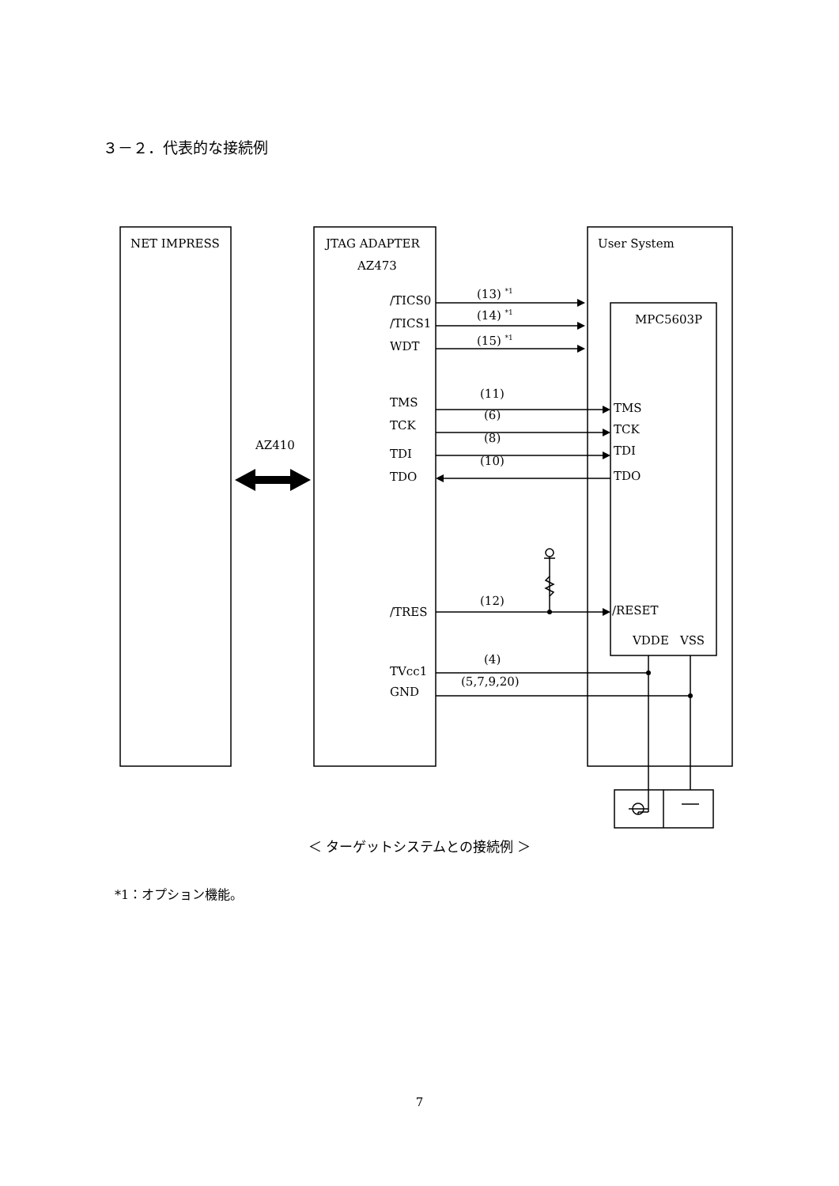３－２．代表的な接続例
NET IMPRESS JTAG ADAPTER
AZ473
User System
MPC5603P
/TICS0 (13) <sup>*1</sup>
/TICS1
(14) <sup>*1</sup>
WDT (15) <sup>*1</sup>
TMS
(11)
TMS
TCK
(6)
TCK
AZ410
TDI
(8)
TDI
TDO
(10)
TDO
/TRES
(12)
/RESET
VDDE VSS
TVcc1
(4)
GND
(5,7,9,20)
＜ ターゲットシステムとの接続例 ＞
*1：オプション機能。
7